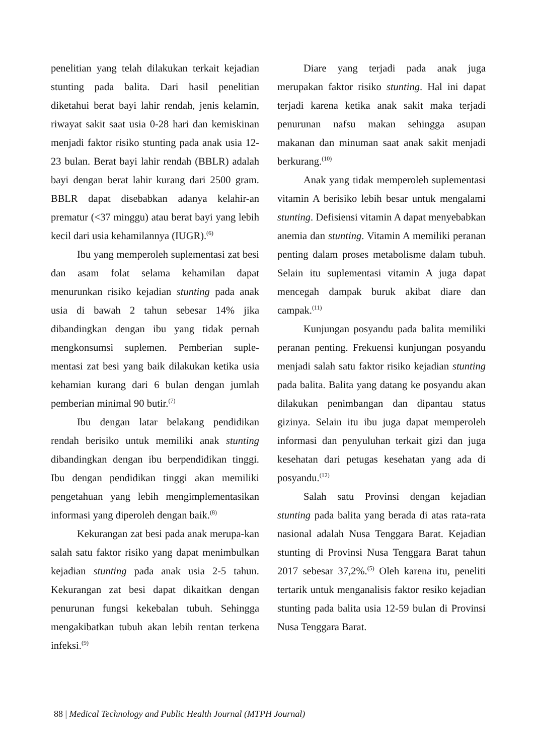penelitian yang telah dilakukan terkait kejadian stunting pada balita. Dari hasil penelitian diketahui berat bayi lahir rendah, jenis kelamin, riwayat sakit saat usia 0-28 hari dan kemiskinan menjadi faktor risiko stunting pada anak usia 12-23 bulan. Berat bayi lahir rendah (BBLR) adalah bayi dengan berat lahir kurang dari 2500 gram. BBLR dapat disebabkan adanya kelahir-an prematur (<37 minggu) atau berat bayi yang lebih kecil dari usia kehamilannya (IUGR).<sup>(6)</sup>
Ibu yang memperoleh suplementasi zat besi dan asam folat selama kehamilan dapat menurunkan risiko kejadian stunting pada anak usia di bawah 2 tahun sebesar 14% jika dibandingkan dengan ibu yang tidak pernah mengkonsumsi suplemen. Pemberian suple-mentasi zat besi yang baik dilakukan ketika usia kehamian kurang dari 6 bulan dengan jumlah pemberian minimal 90 butir.<sup>(7)</sup>
Ibu dengan latar belakang pendidikan rendah berisiko untuk memiliki anak stunting dibandingkan dengan ibu berpendidikan tinggi. Ibu dengan pendidikan tinggi akan memiliki pengetahuan yang lebih mengimplementasikan informasi yang diperoleh dengan baik.<sup>(8)</sup>
Kekurangan zat besi pada anak merupa-kan salah satu faktor risiko yang dapat menimbulkan kejadian stunting pada anak usia 2-5 tahun. Kekurangan zat besi dapat dikaitkan dengan penurunan fungsi kekebalan tubuh. Sehingga mengakibatkan tubuh akan lebih rentan terkena infeksi.<sup>(9)</sup>
Diare yang terjadi pada anak juga merupakan faktor risiko stunting. Hal ini dapat terjadi karena ketika anak sakit maka terjadi penurunan nafsu makan sehingga asupan makanan dan minuman saat anak sakit menjadi berkurang.<sup>(10)</sup>
Anak yang tidak memperoleh suplementasi vitamin A berisiko lebih besar untuk mengalami stunting. Defisiensi vitamin A dapat menyebabkan anemia dan stunting. Vitamin A memiliki peranan penting dalam proses metabolisme dalam tubuh. Selain itu suplementasi vitamin A juga dapat mencegah dampak buruk akibat diare dan campak.<sup>(11)</sup>
Kunjungan posyandu pada balita memiliki peranan penting. Frekuensi kunjungan posyandu menjadi salah satu faktor risiko kejadian stunting pada balita. Balita yang datang ke posyandu akan dilakukan penimbangan dan dipantau status gizinya. Selain itu ibu juga dapat memperoleh informasi dan penyuluhan terkait gizi dan juga kesehatan dari petugas kesehatan yang ada di posyandu.<sup>(12)</sup>
Salah satu Provinsi dengan kejadian stunting pada balita yang berada di atas rata-rata nasional adalah Nusa Tenggara Barat. Kejadian stunting di Provinsi Nusa Tenggara Barat tahun 2017 sebesar 37,2%.<sup>(5)</sup> Oleh karena itu, peneliti tertarik untuk menganalisis faktor resiko kejadian stunting pada balita usia 12-59 bulan di Provinsi Nusa Tenggara Barat.
88 | Medical Technology and Public Health Journal (MTPH Journal)